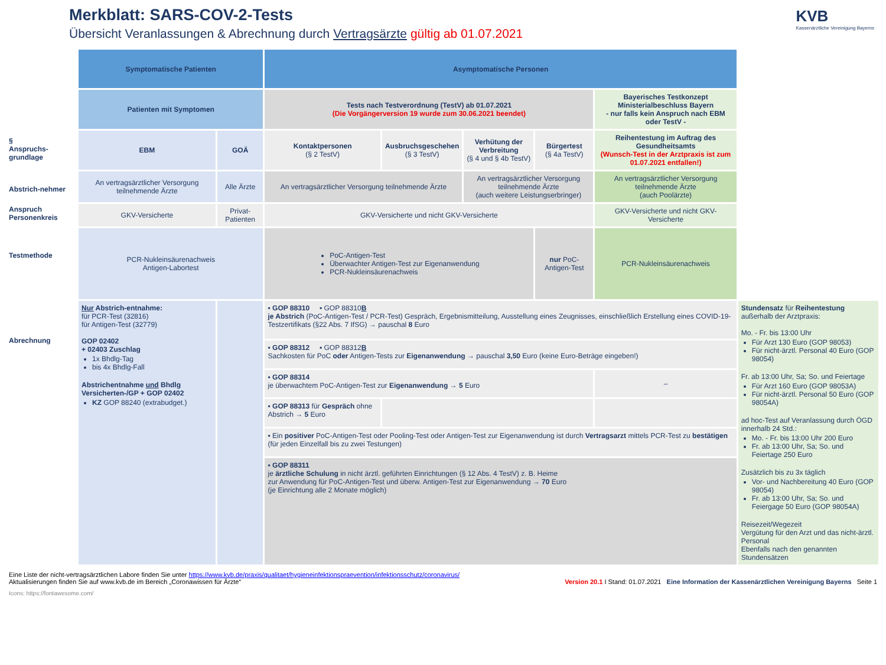Merkblatt: SARS-COV-2-Tests
Übersicht Veranlassungen & Abrechnung durch Vertragsärzte gültig ab 01.07.2021
KVB
Kassenärztliche Vereinigung Bayerns
§
Anspruchs-grundlage
Abstrich-nehmer
Anspruch Personenkreis
Testmethode
Abrechnung
| Symptomatische Patienten | | Asymptomatische Personen | | | | | |
| --- | --- | --- | --- | --- | --- | --- | --- |
| Patienten mit Symptomen | | Tests nach Testverordnung (TestV) ab 01.07.2021 (Die Vorgängerversion 19 wurde zum 30.06.2021 beendet) | | | | Bayerisches Testkonzept Ministerialbeschluss Bayern - nur falls kein Anspruch nach EBM oder TestV - | |
| EBM | GOÄ | Kontaktpersonen (§ 2 TestV) | Ausbruchsgeschehen (§ 3 TestV) | Verhütung der Verbreitung (§ 4 und § 4b TestV) | Bürgertest (§ 4a TestV) | Reihentestung im Auftrag des Gesundheitsamts (Wunsch-Test in der Arztpraxis ist zum 01.07.2021 entfallen!) | |
| An vertragsärztlicher Versorgung teilnehmende Ärzte | Alle Ärzte | An vertragsärztlicher Versorgung teilnehmende Ärzte | | An vertragsärztlicher Versorgung teilnehmende Ärzte (auch weitere Leistungserbringer) | | An vertragsärztlicher Versorgung teilnehmende Ärzte (auch Poolärzte) | |
| GKV-Versicherte | Privat-Patienten | GKV-Versicherte und nicht GKV-Versicherte | | | | GKV-Versicherte und nicht GKV-Versicherte | |
| PCR-Nukleinsäurenachweis Antigen-Labortest | | PoC-Antigen-Test Überwachter Antigen-Test zur Eigenanwendung PCR-Nukleinsäurenachweis | | | nur PoC-Antigen-Test | PCR-Nukleinsäurenachweis | |
| Nur Abstrich-entnahme: für PCR-Test (32816) für Antigen-Test (32779) GOP 02402 + 02403 Zuschlag 1x Bhdlg-Tag bis 4x Bhdlg-Fall Abstrichentnahme und Bhdlg Versicherten-/GP + GOP 02402 KZ GOP 88240 (extrabudget.) | | ▪ GOP 88310 ▪ GOP 88310 B je Abstrich (PoC-Antigen-Test / PCR-Test) Gespräch, Ergebnismitteilung, Ausstellung eines Zeugnisses, einschließlich Erstellung eines COVID-19-Testzertifikats (§22 Abs. 7 IfSG) → pauschal 8 Euro | | | | | Stundensatz für Reihentestung außerhalb der Arztpraxis: Mo. - Fr. bis 13:00 Uhr Für Arzt 130 Euro (GOP 98053) Für nicht-ärztl. Personal 40 Euro (GOP 98054) Fr. ab 13:00 Uhr, Sa; So. und Feiertage Für Arzt 160 Euro (GOP 98053A) Für nicht-ärztl. Personal 50 Euro (GOP 98054A) ad hoc-Test auf Veranlassung durch ÖGD innerhalb 24 Std.: Mo. - Fr. bis 13:00 Uhr 200 Euro Fr. ab 13:00 Uhr, Sa; So. und Feiertage 250 Euro Zusätzlich bis zu 3x täglich Vor- und Nachbereitung 40 Euro (GOP 98054) Fr. ab 13:00 Uhr, Sa; So. und Feiergage 50 Euro (GOP 98054A) Reisezeit/Wegezeit Vergütung für den Arzt und das nicht-ärztl. Personal Ebenfalls nach den genannten Stundensätzen |
| | | ▪ GOP 88312 ▪ GOP 88312 B Sachkosten für PoC oder Antigen-Tests zur Eigenanwendung → pauschal 3,50 Euro (keine Euro-Beträge eingeben!) | | | | | |
| | | ▪ GOP 88314 je überwachtem PoC-Antigen-Test zur Eigenanwendung → 5 Euro | | | | – | |
| | | ▪ GOP 88313 für Gespräch ohne Abstrich → 5 Euro | | | | | |
| | | ▪ Ein positiver PoC-Antigen-Test oder Pooling-Test oder Antigen-Test zur Eigenanwendung ist durch Vertragsarzt mittels PCR-Test zu bestätigen (für jeden Einzelfall bis zu zwei Testungen) | | | | | |
| | | ▪ GOP 88311 je ärztliche Schulung in nicht ärztl. geführten Einrichtungen (§ 12 Abs. 4 TestV) z. B. Heime zur Anwendung für PoC-Antigen-Test und überw. Antigen-Test zur Eigenanwendung → 70 Euro (je Einrichtung alle 2 Monate möglich) | | | | | |
Eine Liste der nicht-vertragsärztlichen Labore finden Sie unter https://www.kvb.de/praxis/qualitaet/hygieneinfektionspraevention/infektionsschutz/coronavirus/
Aktualisierungen finden Sie auf www.kvb.de im Bereich „Coronawissen für Ärzte“
Version 20.1 I Stand: 01.07.2021 Eine Information der Kassenärztlichen Vereinigung Bayerns Seite 1
Icons: https://fontawesome.com/